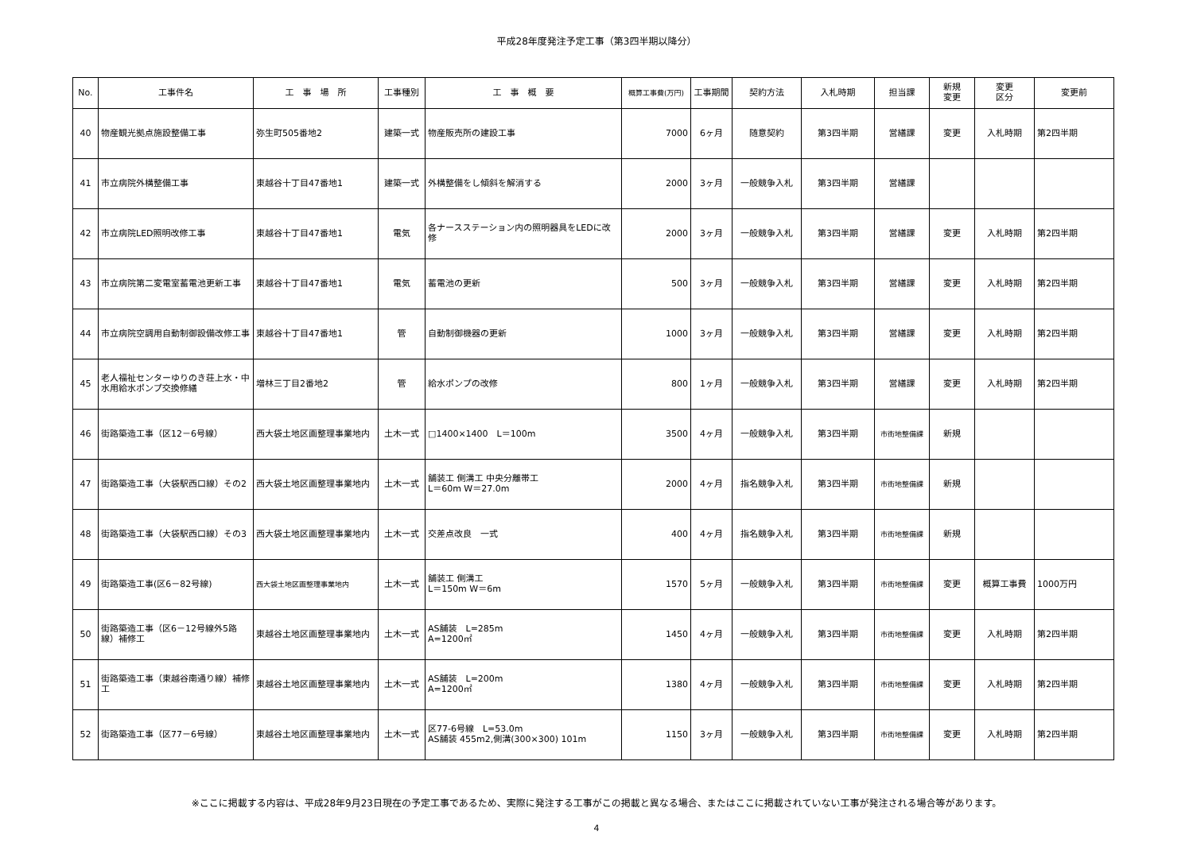平成28年度発注予定工事（第3四半期以降分）
| No. | 工事件名 | 工 事 場 所 | 工事種別 | 工 事 概 要 | 概算工事費(万円) | 工事期間 | 契約方法 | 入札時期 | 担当課 | 新規 変更 | 変更 区分 | 変更前 |
| --- | --- | --- | --- | --- | --- | --- | --- | --- | --- | --- | --- | --- |
| 40 | 物産観光拠点施設整備工事 | 弥生町505番地2 | 建築一式 | 物産販売所の建設工事 | 7000 | 6ヶ月 | 随意契約 | 第3四半期 | 営繕課 | 変更 | 入札時期 | 第2四半期 |
| 41 | 市立病院外構整備工事 | 東越谷十丁目47番地1 | 建築一式 | 外構整備をし傾斜を解消する | 2000 | 3ヶ月 | 一般競争入札 | 第3四半期 | 営繕課 | | | |
| 42 | 市立病院LED照明改修工事 | 東越谷十丁目47番地1 | 電気 | 各ナースステーション内の照明器具をLEDに改修 | 2000 | 3ヶ月 | 一般競争入札 | 第3四半期 | 営繕課 | 変更 | 入札時期 | 第2四半期 |
| 43 | 市立病院第二変電室蓄電池更新工事 | 東越谷十丁目47番地1 | 電気 | 蓄電池の更新 | 500 | 3ヶ月 | 一般競争入札 | 第3四半期 | 営繕課 | 変更 | 入札時期 | 第2四半期 |
| 44 | 市立病院空調用自動制御設備改修工事 | 東越谷十丁目47番地1 | 管 | 自動制御機器の更新 | 1000 | 3ヶ月 | 一般競争入札 | 第3四半期 | 営繕課 | 変更 | 入札時期 | 第2四半期 |
| 45 | 老人福祉センターゆりのき荘上水・中水用給水ポンプ交換修繕 | 増林三丁目2番地2 | 管 | 給水ポンプの改修 | 800 | 1ヶ月 | 一般競争入札 | 第3四半期 | 営繕課 | 変更 | 入札時期 | 第2四半期 |
| 46 | 街路築造工事（区12－6号線） | 西大袋土地区画整理事業地内 | 土木一式 | □1400×1400 L＝100m | 3500 | 4ヶ月 | 一般競争入札 | 第3四半期 | 市街地整備課 | 新規 | | |
| 47 | 街路築造工事（大袋駅西口線）その2 | 西大袋土地区画整理事業地内 | 土木一式 | 舗装工 側溝工 中央分離帯工 L＝60m W＝27.0m | 2000 | 4ヶ月 | 指名競争入札 | 第3四半期 | 市街地整備課 | 新規 | | |
| 48 | 街路築造工事（大袋駅西口線）その3 | 西大袋土地区画整理事業地内 | 土木一式 | 交差点改良 一式 | 400 | 4ヶ月 | 指名競争入札 | 第3四半期 | 市街地整備課 | 新規 | | |
| 49 | 街路築造工事(区6－82号線) | 西大袋土地区画整理事業地内 | 土木一式 | 舗装工 側溝工 L＝150m W＝6m | 1570 | 5ヶ月 | 一般競争入札 | 第3四半期 | 市街地整備課 | 変更 | 概算工事費 | 1000万円 |
| 50 | 街路築造工事（区6－12号線外5路線）補修工 | 東越谷土地区画整理事業地内 | 土木一式 | AS舗装 L=285m A=1200㎡ | 1450 | 4ヶ月 | 一般競争入札 | 第3四半期 | 市街地整備課 | 変更 | 入札時期 | 第2四半期 |
| 51 | 街路築造工事（東越谷南通り線）補修工 | 東越谷土地区画整理事業地内 | 土木一式 | AS舗装 L=200m A=1200㎡ | 1380 | 4ヶ月 | 一般競争入札 | 第3四半期 | 市街地整備課 | 変更 | 入札時期 | 第2四半期 |
| 52 | 街路築造工事（区77－6号線） | 東越谷土地区画整理事業地内 | 土木一式 | 区77-6号線 L=53.0m AS舗装 455m2,側溝(300×300) 101m | 1150 | 3ヶ月 | 一般競争入札 | 第3四半期 | 市街地整備課 | 変更 | 入札時期 | 第2四半期 |
※ここに掲載する内容は、平成28年9月23日現在の予定工事であるため、実際に発注する工事がこの掲載と異なる場合、またはここに掲載されていない工事が発注される場合等があります。
4